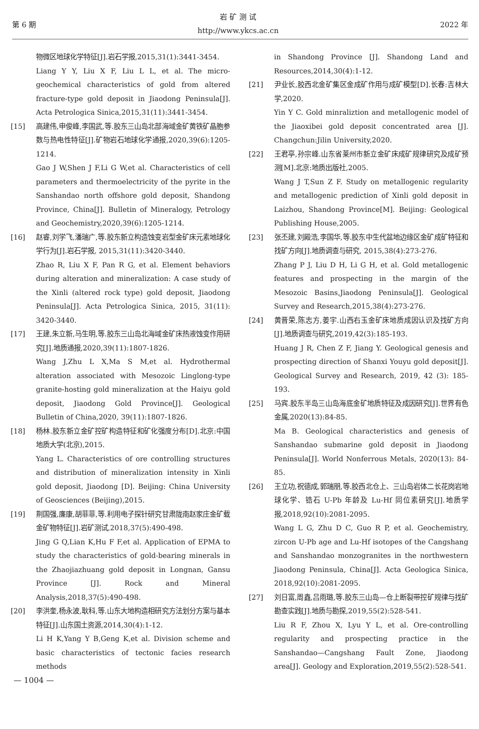第 6 期
岩 矿 测 试
http://www.ykcs.ac.cn
2022 年
物微区地球化学特征[J].岩石学报,2015,31(1):3441-3454.
Liang Y Y, Liu X F, Liu L L, et al. The micro-geochemical characteristics of gold from altered fracture-type gold deposit in Jiaodong Peninsula[J]. Acta Petrologica Sinica,2015,31(11):3441-3454.
[15] 高建伟,申俊峰,李国武,等.胶东三山岛北部海域金矿黄铁矿晶胞参数与热电性特征[J].矿物岩石地球化学通报,2020,39(6):1205-1214.
Gao J W,Shen J F,Li G W,et al. Characteristics of cell parameters and thermoelectricity of the pyrite in the Sanshandao north offshore gold deposit, Shandong Province, China[J]. Bulletin of Mineralogy, Petrology and Geochemistry,2020,39(6):1205-1214.
[16] 赵睿,刘学飞,潘瑞广,等.胶东新立构造蚀变岩型金矿床元素地球化学行为[J].岩石学报, 2015,31(11):3420-3440.
Zhao R, Liu X F, Pan R G, et al. Element behaviors during alteration and mineralization: A case study of the Xinli (altered rock type) gold deposit, Jiaodong Peninsula[J]. Acta Petrologica Sinica, 2015, 31(11): 3420-3440.
[17] 王建,朱立新,马生明,等.胶东三山岛北海域金矿床热液蚀变作用研究[J].地质通报,2020,39(11):1807-1826.
Wang J,Zhu L X,Ma S M,et al. Hydrothermal alteration associated with Mesozoic Linglong-type granite-hosting gold mineralization at the Haiyu gold deposit, Jiaodong Gold Province[J]. Geological Bulletin of China,2020, 39(11):1807-1826.
[18] 杨林.胶东新立金矿控矿构造特征和矿化强度分布[D].北京:中国地质大学(北京),2015.
Yang L. Characteristics of ore controlling structures and distribution of mineralization intensity in Xinli gold deposit, Jiaodong [D]. Beijing: China University of Geosciences (Beijing),2015.
[19] 荆国强,廉康,胡菲菲,等.利用电子探针研究甘肃陇南赵家庄金矿载金矿物特征[J].岩矿测试,2018,37(5):490-498.
Jing G Q,Lian K,Hu F F,et al. Application of EPMA to study the characteristics of gold-bearing minerals in the Zhaojiazhuang gold deposit in Longnan, Gansu Province [J]. Rock and Mineral Analysis,2018,37(5):490-498.
[20] 李洪奎,杨永波,耿科,等.山东大地构造相研究方法划分方案与基本特征[J].山东国土资源,2014,30(4):1-12.
Li H K,Yang Y B,Geng K,et al. Division scheme and basic characteristics of tectonic facies research methods
in Shandong Province [J]. Shandong Land and Resources,2014,30(4):1-12.
[21] 尹业长,胶西北金矿集区金成矿作用与成矿模型[D].长春:吉林大学,2020.
Yin Y C. Gold minraliztion and metallogenic model of the Jiaoxibei gold deposit concentrated area [J]. Changchun:Jilin University,2020.
[22] 王君亭,孙宗峰.山东省莱州市新立金矿床成矿规律研究及成矿预测[M].北京:地质出版社,2005.
Wang J T,Sun Z F. Study on metallogenic regularity and metallogenic prediction of Xinli gold deposit in Laizhou, Shandong Province[M]. Beijing: Geological Publishing House,2005.
[23] 张丕建,刘殿浩,李国华,等.胶东中生代盆地边缘区金矿成矿特征和找矿方向[J].地质调查与研究, 2015,38(4):273-276.
Zhang P J, Liu D H, Li G H, et al. Gold metallogenic features and prospecting in the margin of the Mesozoic Basins,Jiaodong Peninsula[J]. Geological Survey and Research,2015,38(4):273-276.
[24] 黄晋荣,陈志方,姜宇.山西右玉金矿床地质成因认识及找矿方向[J].地质调查与研究,2019,42(3):185-193.
Huang J R, Chen Z F, Jiang Y. Geological genesis and prospecting direction of Shanxi Youyu gold deposit[J]. Geological Survey and Research, 2019, 42 (3): 185-193.
[25] 马宾.胶东半岛三山岛海底金矿地质特征及成因研究[J].世界有色金属,2020(13):84-85.
Ma B. Geological characteristics and genesis of Sanshandao submarine gold deposit in Jiaodong Peninsula[J]. World Nonferrous Metals, 2020(13): 84-85.
[26] 王立功,祝德成,郭瑞朋,等.胶西北仓上、三山岛岩体二长花岗岩地球化学、锆石 U-Pb 年龄及 Lu-Hf 同位素研究[J].地质学报,2018,92(10):2081-2095.
Wang L G, Zhu D C, Guo R P, et al. Geochemistry, zircon U-Pb age and Lu-Hf isotopes of the Cangshang and Sanshandao monzogranites in the northwestern Jiaodong Peninsula, China[J]. Acta Geologica Sinica, 2018,92(10):2081-2095.
[27] 刘日富,周鑫,吕雨璐,等.胶东三山岛—仓上断裂带控矿规律与找矿勘查实践[J].地质与勘探,2019,55(2):528-541.
Liu R F, Zhou X, Lyu Y L, et al. Ore-controlling regularity and prospecting practice in the Sanshandao—Cangshang Fault Zone, Jiaodong area[J]. Geology and Exploration,2019,55(2):528-541.
— 1004 —